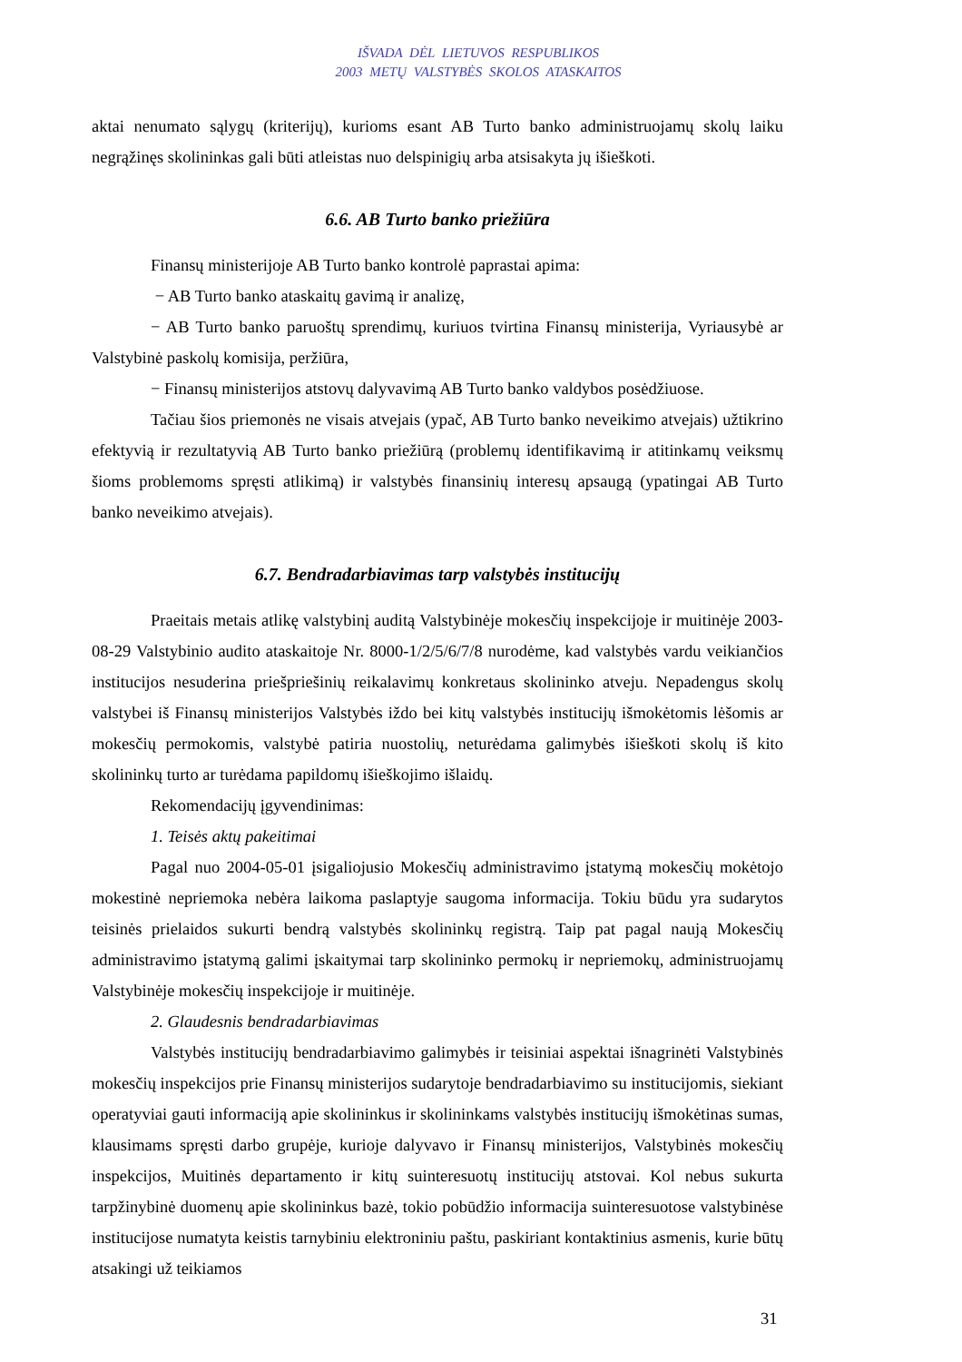IŠVADA DĖL LIETUVOS RESPUBLIKOS
2003 METŲ VALSTYBĖS SKOLOS ATASKAITOS
aktai nenumato sąlygų (kriterijų), kurioms esant AB Turto banko administruojamų skolų laiku negrąžinęs skolininkas gali būti atleistas nuo delspinigių arba atsisakyta jų išieškoti.
6.6. AB Turto banko priežiūra
Finansų ministerijoje AB Turto banko kontrolė paprastai apima:
− AB Turto banko ataskaitų gavimą ir analizę,
− AB Turto banko paruoštų sprendimų, kuriuos tvirtina Finansų ministerija, Vyriausybė ar Valstybinė paskolų komisija, peržiūra,
− Finansų ministerijos atstovų dalyvavimą AB Turto banko valdybos posėdžiuose.
Tačiau šios priemonės ne visais atvejais (ypač, AB Turto banko neveikimo atvejais) užtikrino efektyvią ir rezultatyvią AB Turto banko priežiūrą (problemų identifikavimą ir atitinkamų veiksmų šioms problemoms spręsti atlikimą) ir valstybės finansinių interesų apsaugą (ypatingai AB Turto banko neveikimo atvejais).
6.7. Bendradarbiavimas tarp valstybės institucijų
Praeitais metais atlikę valstybinį auditą Valstybinėje mokesčių inspekcijoje ir muitinėje 2003-08-29 Valstybinio audito ataskaitoje Nr. 8000-1/2/5/6/7/8 nurodėme, kad valstybės vardu veikiančios institucijos nesuderina priešpriešinių reikalavimų konkretaus skolininko atveju. Nepadengus skolų valstybei iš Finansų ministerijos Valstybės iždo bei kitų valstybės institucijų išmokėtomis lėšomis ar mokesčių permokomis, valstybė patiria nuostolių, neturėdama galimybės išieškoti skolų iš kito skolininkų turto ar turėdama papildomų išieškojimo išlaidų.
Rekomendacijų įgyvendinimas:
1. Teisės aktų pakeitimai
Pagal nuo 2004-05-01 įsigaliojusio Mokesčių administravimo įstatymą mokesčių mokėtojo mokestinė nepriemoka nebėra laikoma paslaptyje saugoma informacija. Tokiu būdu yra sudarytos teisinės prielaidos sukurti bendrą valstybės skolininkų registrą. Taip pat pagal naują Mokesčių administravimo įstatymą galimi įskaitymai tarp skolininko permokų ir nepriemokų, administruojamų Valstybinėje mokesčių inspekcijoje ir muitinėje.
2. Glaudesnis bendradarbiavimas
Valstybės institucijų bendradarbiavimo galimybės ir teisiniai aspektai išnagrinėti Valstybinės mokesčių inspekcijos prie Finansų ministerijos sudarytoje bendradarbiavimo su institucijomis, siekiant operatyviai gauti informaciją apie skolininkus ir skolininkams valstybės institucijų išmokėtinas sumas, klausimams spręsti darbo grupėje, kurioje dalyvavo ir Finansų ministerijos, Valstybinės mokesčių inspekcijos, Muitinės departamento ir kitų suinteresuotų institucijų atstovai. Kol nebus sukurta tarpžinybinė duomenų apie skolininkus bazė, tokio pobūdžio informacija suinteresuotose valstybinėse institucijose numatyta keistis tarnybiniu elektroniniu paštu, paskiriant kontaktinius asmenis, kurie būtų atsakingi už teikiamos
31